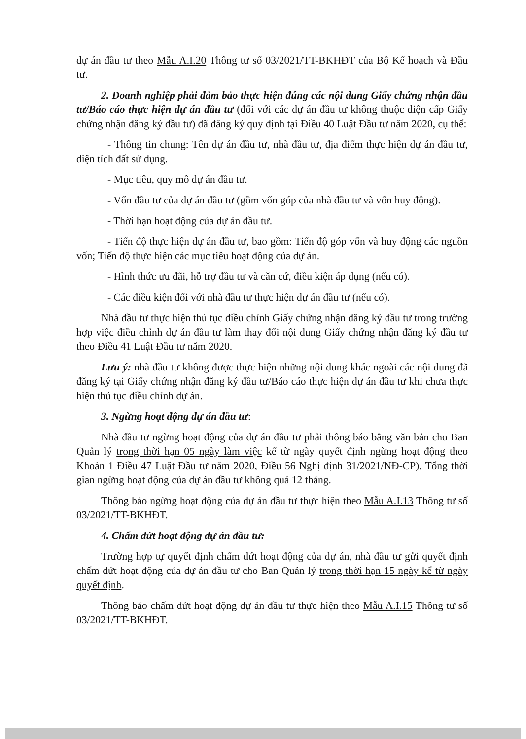dự án đầu tư theo Mẫu A.I.20 Thông tư số 03/2021/TT-BKHĐT của Bộ Kế hoạch và Đầu tư.
2. Doanh nghiệp phải đảm bảo thực hiện đúng các nội dung Giấy chứng nhận đầu tư/Báo cáo thực hiện dự án đầu tư (đối với các dự án đầu tư không thuộc diện cấp Giấy chứng nhận đăng ký đầu tư) đã đăng ký quy định tại Điều 40 Luật Đầu tư năm 2020, cụ thể:
- Thông tin chung: Tên dự án đầu tư, nhà đầu tư, địa điểm thực hiện dự án đầu tư, diện tích đất sử dụng.
- Mục tiêu, quy mô dự án đầu tư.
- Vốn đầu tư của dự án đầu tư (gồm vốn góp của nhà đầu tư và vốn huy động).
- Thời hạn hoạt động của dự án đầu tư.
- Tiến độ thực hiện dự án đầu tư, bao gồm: Tiến độ góp vốn và huy động các nguồn vốn; Tiến độ thực hiện các mục tiêu hoạt động của dự án.
- Hình thức ưu đãi, hỗ trợ đầu tư và căn cứ, điều kiện áp dụng (nếu có).
- Các điều kiện đối với nhà đầu tư thực hiện dự án đầu tư (nếu có).
Nhà đầu tư thực hiện thủ tục điều chỉnh Giấy chứng nhận đăng ký đầu tư trong trường hợp việc điều chỉnh dự án đầu tư làm thay đổi nội dung Giấy chứng nhận đăng ký đầu tư theo Điều 41 Luật Đầu tư năm 2020.
Lưu ý: nhà đầu tư không được thực hiện những nội dung khác ngoài các nội dung đã đăng ký tại Giấy chứng nhận đăng ký đầu tư/Báo cáo thực hiện dự án đầu tư khi chưa thực hiện thủ tục điều chỉnh dự án.
3. Ngừng hoạt động dự án đầu tư:
Nhà đầu tư ngừng hoạt động của dự án đầu tư phải thông báo bằng văn bản cho Ban Quản lý trong thời hạn 05 ngày làm việc kể từ ngày quyết định ngừng hoạt động theo Khoản 1 Điều 47 Luật Đầu tư năm 2020, Điều 56 Nghị định 31/2021/NĐ-CP). Tổng thời gian ngừng hoạt động của dự án đầu tư không quá 12 tháng.
Thông báo ngừng hoạt động của dự án đầu tư thực hiện theo Mẫu A.I.13 Thông tư số 03/2021/TT-BKHĐT.
4. Chấm dứt hoạt động dự án đầu tư:
Trường hợp tự quyết định chấm dứt hoạt động của dự án, nhà đầu tư gửi quyết định chấm dứt hoạt động của dự án đầu tư cho Ban Quản lý trong thời hạn 15 ngày kể từ ngày quyết định.
Thông báo chấm dứt hoạt động dự án đầu tư thực hiện theo Mẫu A.I.15 Thông tư số 03/2021/TT-BKHĐT.